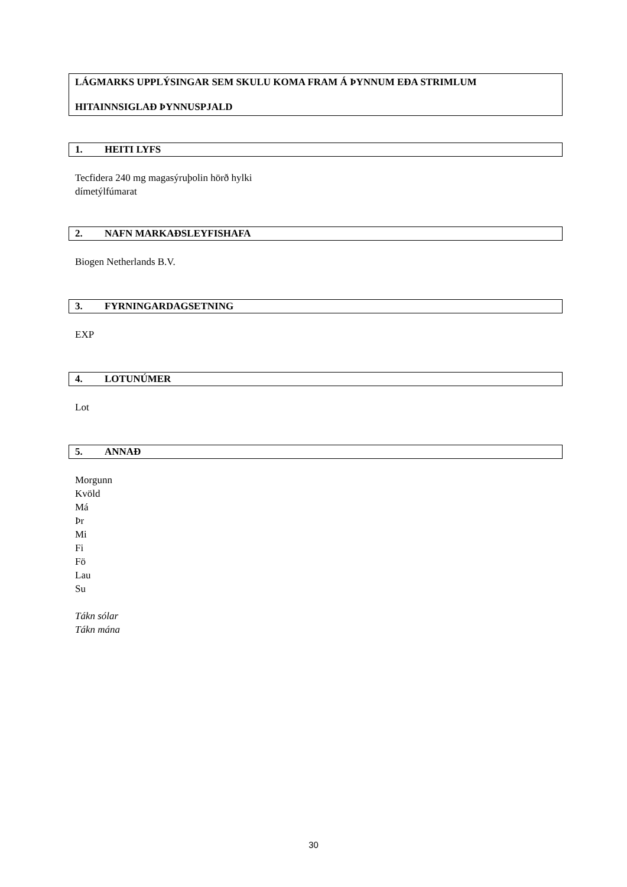LÁGMARKS UPPLÝSINGAR SEM SKULU KOMA FRAM Á ÞYNNUM EÐA STRIMLUM
HITAINNSIGLAÐ ÞYNNUSPJALD
1. HEITI LYFS
Tecfidera 240 mg magasýruþolin hörð hylki
dímetýlfúmarat
2. NAFN MARKAÐSLEYFISHAFA
Biogen Netherlands B.V.
3. FYRNINGARDAGSETNING
EXP
4. LOTUNÚMER
Lot
5. ANNAÐ
Morgunn
Kvöld
Má
Þr
Mi
Fi
Fö
Lau
Su
Tákn sólar
Tákn mána
30